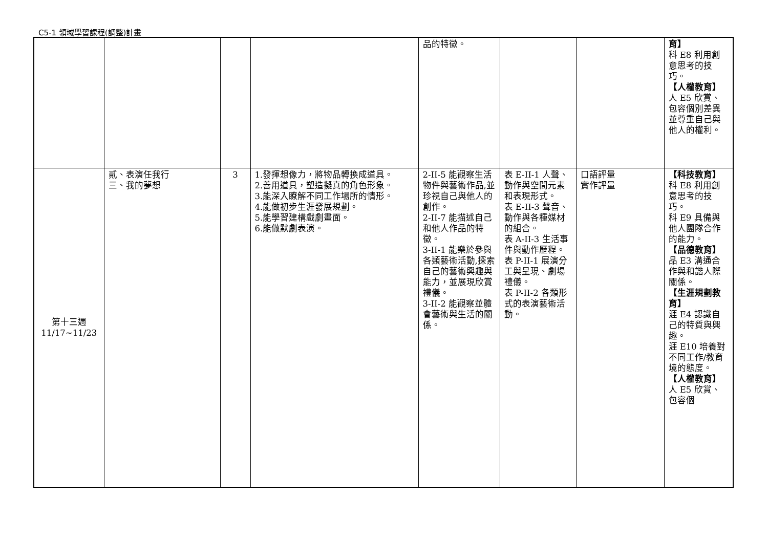C5-1 領域學習課程(調整)計畫
| | | | | 品的特徵。 | | | 育】 科 E8 利用創意思考的技巧。 【人權教育】 人 E5 欣賞、包容個別差異並尊重自己與他人的權利。 |
| 第十三週 11/17~11/23 | 貳、表演任我行 三、我的夢想 | 3 | 1.發揮想像力，將物品轉換成道具。 2.善用道具，塑造擬真的角色形象。 3.能深入瞭解不同工作場所的情形。 4.能做初步生涯發展規劃。 5.能學習建構戲劇畫面。 6.能做默劇表演。 | 2-II-5 能觀察生活物件與藝術作品,並珍視自己與他人的創作。 2-II-7 能描述自己和他人作品的特徵。 3-II-1 能樂於參與各類藝術活動,探索自己的藝術興趣與能力，並展現欣賞禮儀。 3-II-2 能觀察並體會藝術與生活的關係。 | 表 E-II-1 人聲、動作與空間元素和表現形式。 表 E-II-3 聲音、動作與各種媒材的組合。 表 A-II-3 生活事件與動作歷程。 表 P-II-1 展演分工與呈現、劇場禮儀。 表 P-II-2 各類形式的表演藝術活動。 | 口語評量 實作評量 | 【科技教育】 科 E8 利用創意思考的技巧。 科 E9 具備與他人團隊合作的能力。 【品德教育】 品 E3 溝通合作與和諧人際關係。 【生涯規劃教育】 涯 E4 認識自己的特質與興趣。 涯 E10 培養對不同工作/教育境的態度。 【人權教育】 人 E5 欣賞、包容個 |